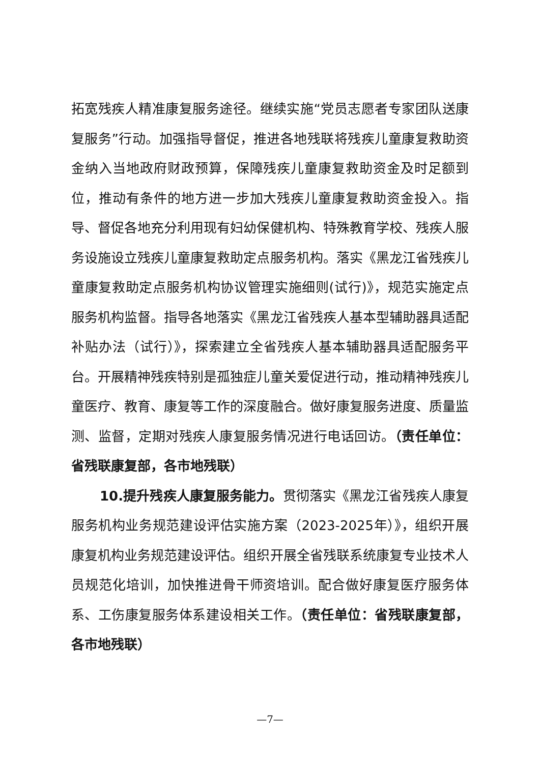拓宽残疾人精准康复服务途径。继续实施“党员志愿者专家团队送康复服务”行动。加强指导督促，推进各地残联将残疾儿童康复救助资金纳入当地政府财政预算，保障残疾儿童康复救助资金及时足额到位，推动有条件的地方进一步加大残疾儿童康复救助资金投入。指导、督促各地充分利用现有妇幼保健机构、特殊教育学校、残疾人服务设施设立残疾儿童康复救助定点服务机构。落实《黑龙江省残疾儿童康复救助定点服务机构协议管理实施细则(试行)》，规范实施定点服务机构监督。指导各地落实《黑龙江省残疾人基本型辅助器具适配补贴办法（试行）》，探索建立全省残疾人基本辅助器具适配服务平台。开展精神残疾特别是孤独症儿童关爱促进行动，推动精神残疾儿童医疗、教育、康复等工作的深度融合。做好康复服务进度、质量监测、监督，定期对残疾人康复服务情况进行电话回访。（责任单位：省残联康复部，各市地残联）
10.提升残疾人康复服务能力。贯彻落实《黑龙江省残疾人康复服务机构业务规范建设评估实施方案（2023-2025年）》，组织开展康复机构业务规范建设评估。组织开展全省残联系统康复专业技术人员规范化培训，加快推进骨干师资培训。配合做好康复医疗服务体系、工伤康复服务体系建设相关工作。（责任单位：省残联康复部，各市地残联）
—7—